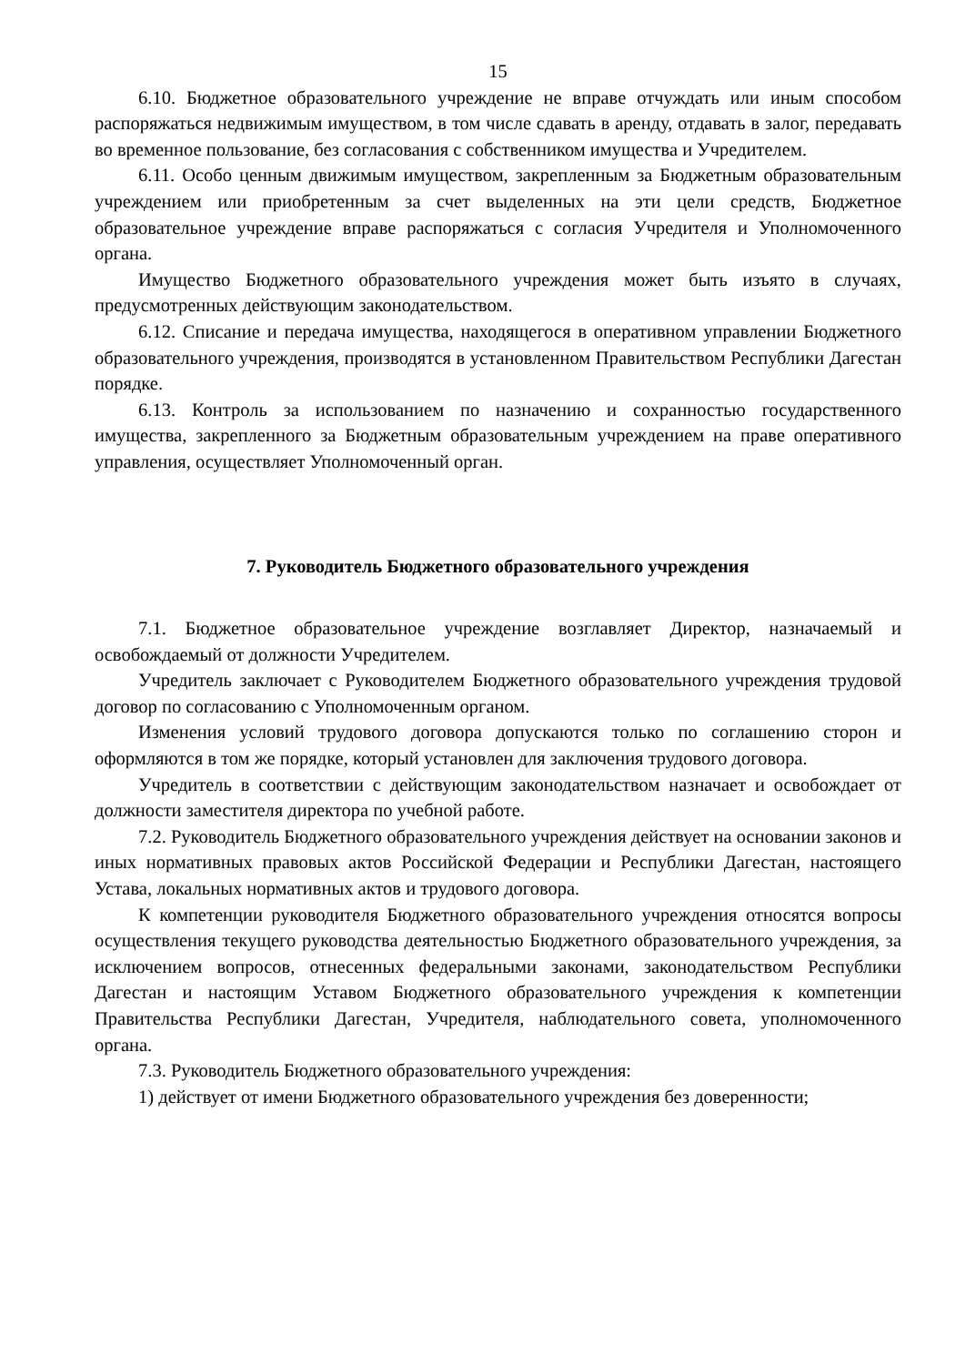15
6.10. Бюджетное образовательного учреждение не вправе отчуждать или иным способом распоряжаться недвижимым имуществом, в том числе сдавать в аренду, отдавать в залог, передавать во временное пользование, без согласования с собственником имущества и Учредителем.
6.11. Особо ценным движимым имуществом, закрепленным за Бюджетным образовательным учреждением или приобретенным за счет выделенных на эти цели средств, Бюджетное образовательное учреждение вправе распоряжаться с согласия Учредителя и Уполномоченного органа.
Имущество Бюджетного образовательного учреждения может быть изъято в случаях, предусмотренных действующим законодательством.
6.12. Списание и передача имущества, находящегося в оперативном управлении Бюджетного образовательного учреждения, производятся в установленном Правительством Республики Дагестан порядке.
6.13. Контроль за использованием по назначению и сохранностью государственного имущества, закрепленного за Бюджетным образовательным учреждением на праве оперативного управления, осуществляет Уполномоченный орган.
7. Руководитель Бюджетного образовательного учреждения
7.1. Бюджетное образовательное учреждение возглавляет Директор, назначаемый и освобождаемый от должности Учредителем.
Учредитель заключает с Руководителем Бюджетного образовательного учреждения трудовой договор по согласованию с Уполномоченным органом.
Изменения условий трудового договора допускаются только по соглашению сторон и оформляются в том же порядке, который установлен для заключения трудового договора.
Учредитель в соответствии с действующим законодательством назначает и освобождает от должности заместителя директора по учебной работе.
7.2. Руководитель Бюджетного образовательного учреждения действует на основании законов и иных нормативных правовых актов Российской Федерации и Республики Дагестан, настоящего Устава, локальных нормативных актов и трудового договора.
К компетенции руководителя Бюджетного образовательного учреждения относятся вопросы осуществления текущего руководства деятельностью Бюджетного образовательного учреждения, за исключением вопросов, отнесенных федеральными законами, законодательством Республики Дагестан и настоящим Уставом Бюджетного образовательного учреждения к компетенции Правительства Республики Дагестан, Учредителя, наблюдательного совета, уполномоченного органа.
7.3. Руководитель Бюджетного образовательного учреждения:
1) действует от имени Бюджетного образовательного учреждения без доверенности;